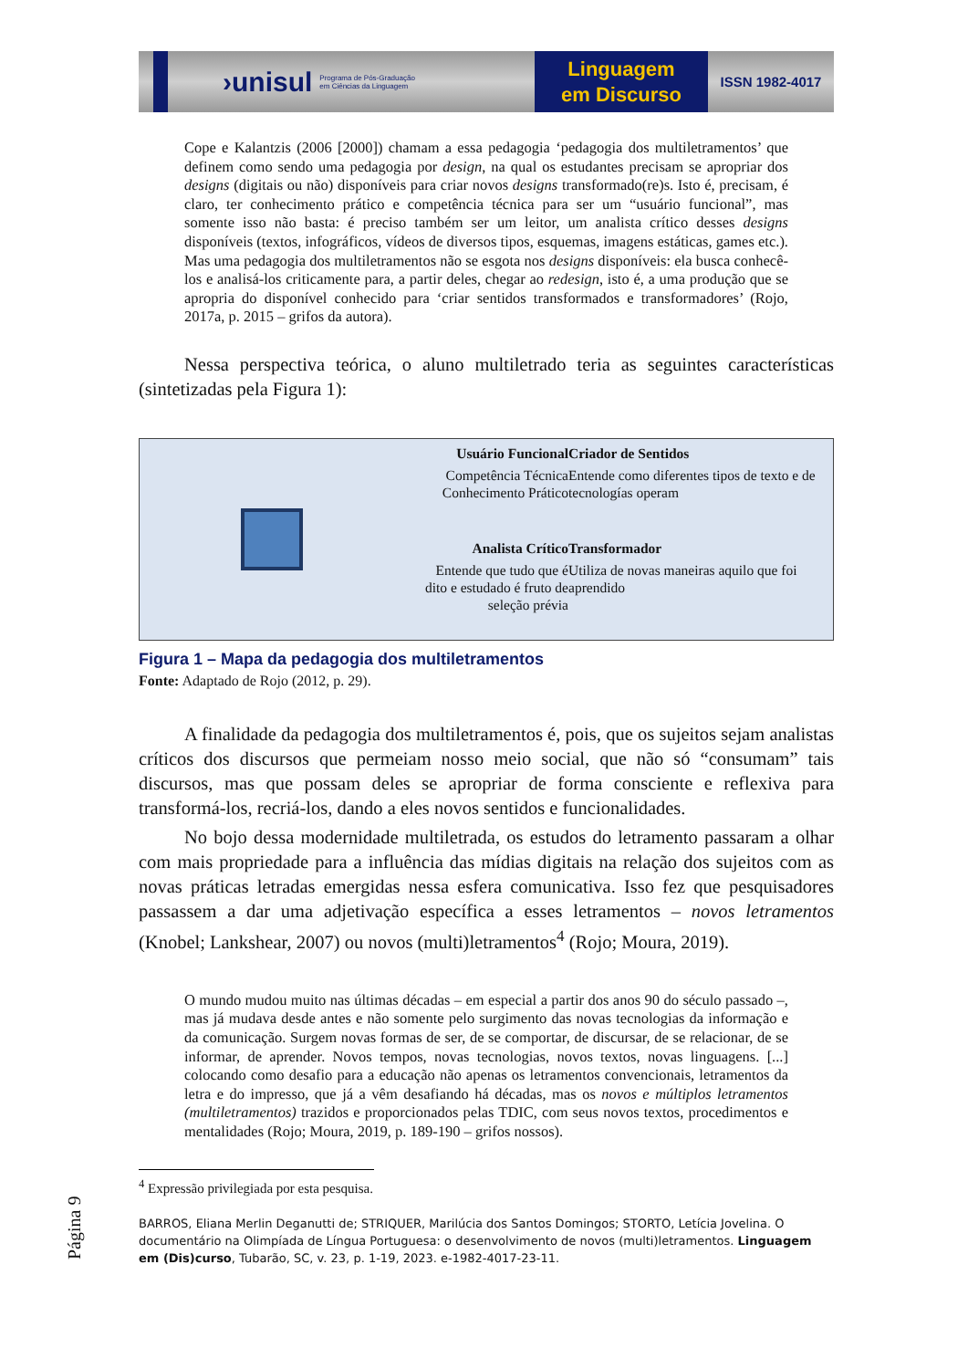›unisul Programa de Pós-Graduação
em Ciências da Linguagem
Linguagem
em Discurso
ISSN 1982-4017
Cope e Kalantzis (2006 [2000]) chamam a essa pedagogia ‘pedagogia dos multiletramentos’ que definem como sendo uma pedagogia por design, na qual os estudantes precisam se apropriar dos designs (digitais ou não) disponíveis para criar novos designs transformado(re)s. Isto é, precisam, é claro, ter conhecimento prático e competência técnica para ser um “usuário funcional”, mas somente isso não basta: é preciso também ser um leitor, um analista crítico desses designs disponíveis (textos, infográficos, vídeos de diversos tipos, esquemas, imagens estáticas, games etc.). Mas uma pedagogia dos multiletramentos não se esgota nos designs disponíveis: ela busca conhecê-los e analisá-los criticamente para, a partir deles, chegar ao redesign, isto é, a uma produção que se apropria do disponível conhecido para ‘criar sentidos transformados e transformadores’ (Rojo, 2017a, p. 2015 – grifos da autora).
Nessa perspectiva teórica, o aluno multiletrado teria as seguintes características (sintetizadas pela Figura 1):
Usuário Funcional
Competência Técnica
Conhecimento Prático
Criador de Sentidos
Entende como diferentes tipos de texto e de tecnologías operam
Analista Crítico
Entende que tudo que é dito e estudado é fruto de seleção prévia
Transformador
Utiliza de novas maneiras aquilo que foi aprendido
Figura 1 – Mapa da pedagogia dos multiletramentos
Fonte: Adaptado de Rojo (2012, p. 29).
A finalidade da pedagogia dos multiletramentos é, pois, que os sujeitos sejam analistas críticos dos discursos que permeiam nosso meio social, que não só “consumam” tais discursos, mas que possam deles se apropriar de forma consciente e reflexiva para transformá-los, recriá-los, dando a eles novos sentidos e funcionalidades.
No bojo dessa modernidade multiletrada, os estudos do letramento passaram a olhar com mais propriedade para a influência das mídias digitais na relação dos sujeitos com as novas práticas letradas emergidas nessa esfera comunicativa. Isso fez que pesquisadores passassem a dar uma adjetivação específica a esses letramentos – novos letramentos (Knobel; Lankshear, 2007) ou novos (multi)letramentos<sup>4</sup> (Rojo; Moura, 2019).
O mundo mudou muito nas últimas décadas – em especial a partir dos anos 90 do século passado –, mas já mudava desde antes e não somente pelo surgimento das novas tecnologias da informação e da comunicação. Surgem novas formas de ser, de se comportar, de discursar, de se relacionar, de se informar, de aprender. Novos tempos, novas tecnologias, novos textos, novas linguagens. [...] colocando como desafio para a educação não apenas os letramentos convencionais, letramentos da letra e do impresso, que já a vêm desafiando há décadas, mas os novos e múltiplos letramentos (multiletramentos) trazidos e proporcionados pelas TDIC, com seus novos textos, procedimentos e mentalidades (Rojo; Moura, 2019, p. 189-190 – grifos nossos).
<sup>4</sup> Expressão privilegiada por esta pesquisa.
BARROS, Eliana Merlin Deganutti de; STRIQUER, Marilúcia dos Santos Domingos; STORTO, Letícia Jovelina. O documentário na Olimpíada de Língua Portuguesa: o desenvolvimento de novos (multi)letramentos. Linguagem em (Dis)curso, Tubarão, SC, v. 23, p. 1-19, 2023. e-1982-4017-23-11.
Página 9